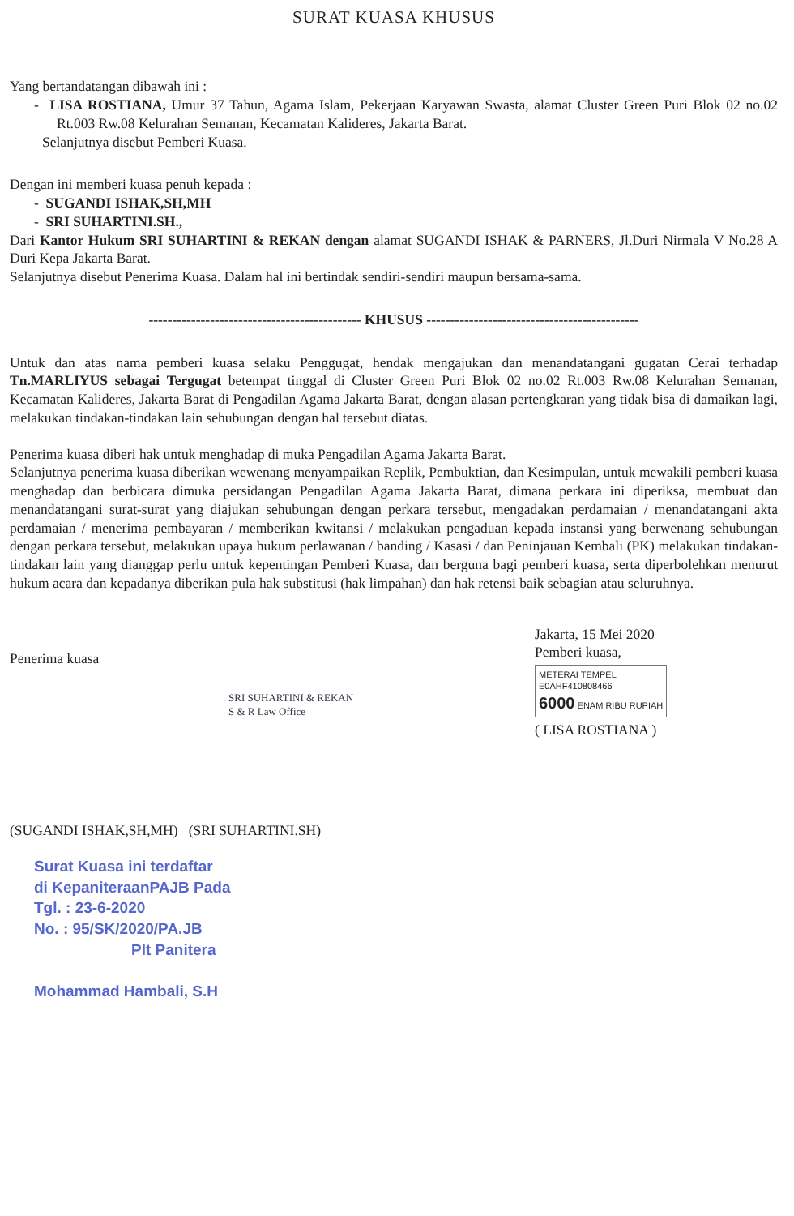SURAT KUASA KHUSUS
Yang bertandatangan dibawah ini :
- LISA ROSTIANA, Umur 37 Tahun, Agama Islam, Pekerjaan Karyawan Swasta, alamat Cluster Green Puri Blok 02 no.02 Rt.003 Rw.08 Kelurahan Semanan, Kecamatan Kalideres, Jakarta Barat.
Selanjutnya disebut Pemberi Kuasa.
Dengan ini memberi kuasa penuh kepada :
- SUGANDI ISHAK,SH,MH
- SRI SUHARTINI.SH.,
Dari Kantor Hukum SRI SUHARTINI & REKAN dengan alamat SUGANDI ISHAK & PARNERS, Jl.Duri Nirmala V No.28 A Duri Kepa Jakarta Barat.
Selanjutnya disebut Penerima Kuasa. Dalam hal ini bertindak sendiri-sendiri maupun bersama-sama.
--------------------------------------------- KHUSUS ---------------------------------------------
Untuk dan atas nama pemberi kuasa selaku Penggugat, hendak mengajukan dan menandatangani gugatan Cerai terhadap Tn.MARLIYUS sebagai Tergugat betempat tinggal di Cluster Green Puri Blok 02 no.02 Rt.003 Rw.08 Kelurahan Semanan, Kecamatan Kalideres, Jakarta Barat di Pengadilan Agama Jakarta Barat, dengan alasan pertengkaran yang tidak bisa di damaikan lagi, melakukan tindakan-tindakan lain sehubungan dengan hal tersebut diatas.
Penerima kuasa diberi hak untuk menghadap di muka Pengadilan Agama Jakarta Barat.
Selanjutnya penerima kuasa diberikan wewenang menyampaikan Replik, Pembuktian, dan Kesimpulan, untuk mewakili pemberi kuasa menghadap dan berbicara dimuka persidangan Pengadilan Agama Jakarta Barat, dimana perkara ini diperiksa, membuat dan menandatangani surat-surat yang diajukan sehubungan dengan perkara tersebut, mengadakan perdamaian / menandatangani akta perdamaian / menerima pembayaran / memberikan kwitansi / melakukan pengaduan kepada instansi yang berwenang sehubungan dengan perkara tersebut, melakukan upaya hukum perlawanan / banding / Kasasi / dan Peninjauan Kembali (PK) melakukan tindakan-tindakan lain yang dianggap perlu untuk kepentingan Pemberi Kuasa, dan berguna bagi pemberi kuasa, serta diperbolehkan menurut hukum acara dan kepadanya diberikan pula hak substitusi (hak limpahan) dan hak retensi baik sebagian atau seluruhnya.
Penerima kuasa
SRI SUHARTINI & REKAN
S & R Law Office
(SUGANDI ISHAK,SH,MH) (SRI SUHARTINI.SH)
Jakarta, 15 Mei 2020
Pemberi kuasa,
METERAI TEMPEL
E0AHF410808466
6000 ENAM RIBU RUPIAH
( LISA ROSTIANA )
Surat Kuasa ini terdaftar
di KepaniteraanPAJB Pada
Tgl. : 23-6-2020
No. : 95/SK/2020/PA.JB
Plt Panitera
Mohammad Hambali, S.H